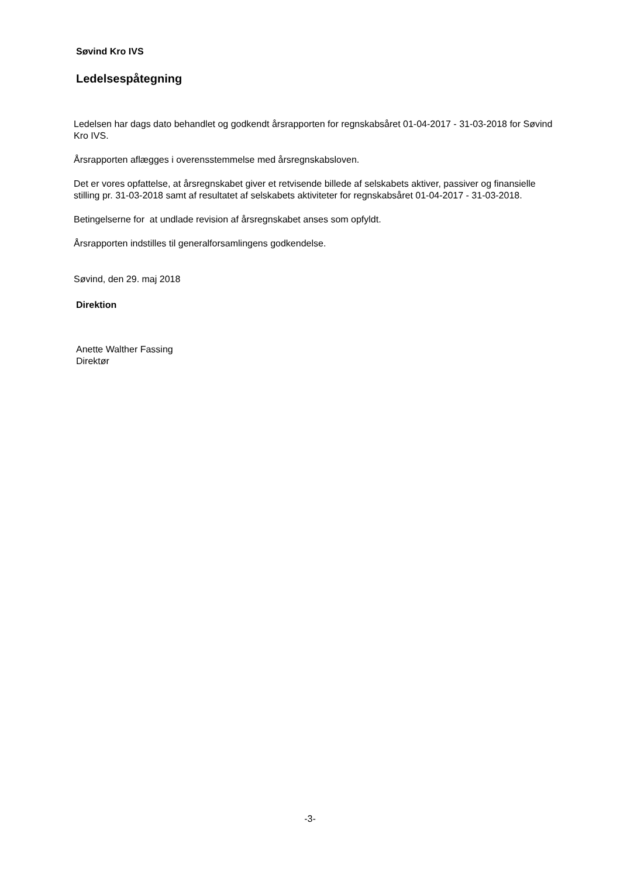Søvind Kro IVS
Ledelsespåtegning
Ledelsen har dags dato behandlet og godkendt årsrapporten for regnskabsåret 01-04-2017 - 31-03-2018 for Søvind Kro IVS.
Årsrapporten aflægges i overensstemmelse med årsregnskabsloven.
Det er vores opfattelse, at årsregnskabet giver et retvisende billede af selskabets aktiver, passiver og finansielle stilling pr. 31-03-2018 samt af resultatet af selskabets aktiviteter for regnskabsåret 01-04-2017 - 31-03-2018.
Betingelserne for at undlade revision af årsregnskabet anses som opfyldt.
Årsrapporten indstilles til generalforsamlingens godkendelse.
Søvind, den 29. maj 2018
Direktion
Anette Walther Fassing
Direktør
-3-